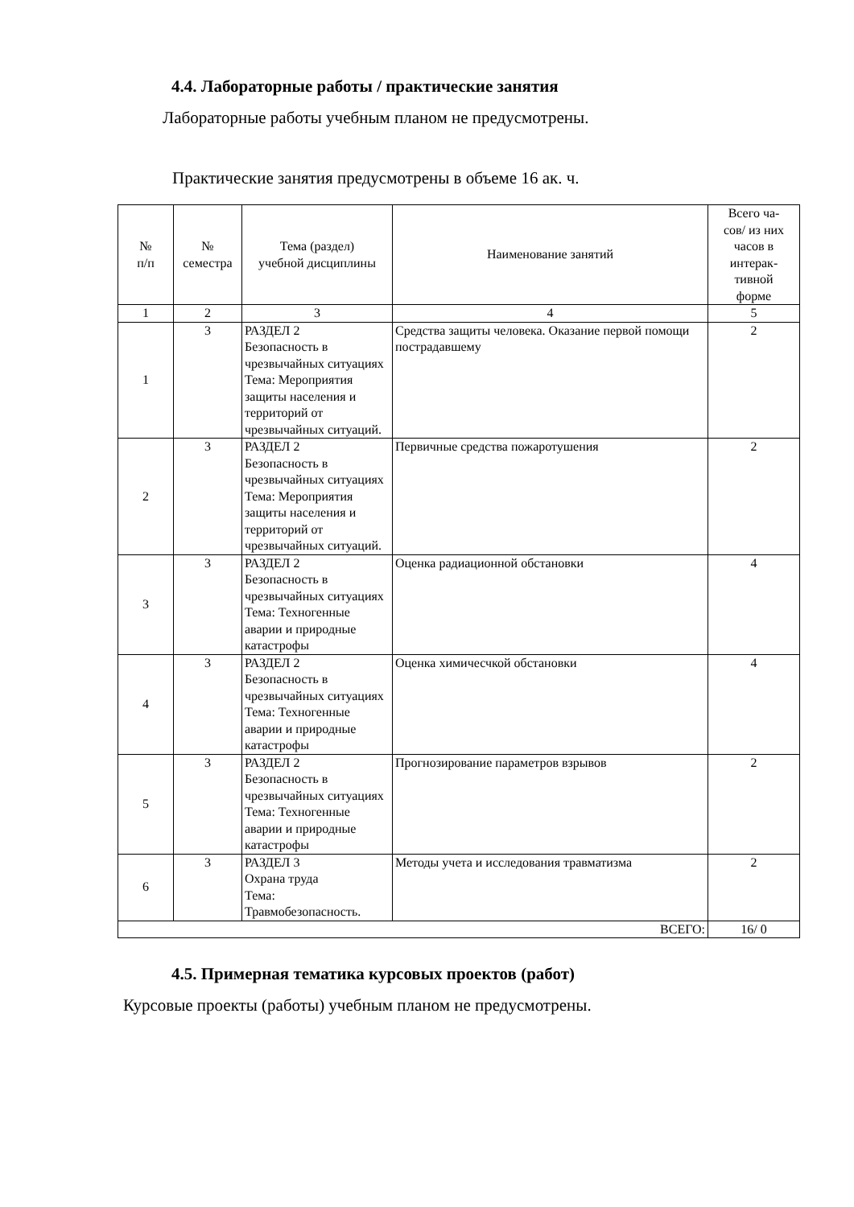4.4. Лабораторные работы / практические занятия
Лабораторные работы учебным планом не предусмотрены.
Практические занятия предусмотрены в объеме 16 ак. ч.
| № п/п | № семестра | Тема (раздел) учебной дисциплины | Наименование занятий | Всего ча- сов/ из них часов в интерак- тивной форме |
| --- | --- | --- | --- | --- |
| 1 | 2 | 3 | 4 | 5 |
| 1 | 3 | РАЗДЕЛ 2 Безопасность в чрезвычайных ситуациях Тема: Мероприятия защиты населения и территорий от чрезвычайных ситуаций. | Средства защиты человека. Оказание первой помощи пострадавшему | 2 |
| 2 | 3 | РАЗДЕЛ 2 Безопасность в чрезвычайных ситуациях Тема: Мероприятия защиты населения и территорий от чрезвычайных ситуаций. | Первичные средства пожаротушения | 2 |
| 3 | 3 | РАЗДЕЛ 2 Безопасность в чрезвычайных ситуациях Тема: Техногенные аварии и природные катастрофы | Оценка радиационной обстановки | 4 |
| 4 | 3 | РАЗДЕЛ 2 Безопасность в чрезвычайных ситуациях Тема: Техногенные аварии и природные катастрофы | Оценка химичесчкой обстановки | 4 |
| 5 | 3 | РАЗДЕЛ 2 Безопасность в чрезвычайных ситуациях Тема: Техногенные аварии и природные катастрофы | Прогнозирование параметров взрывов | 2 |
| 6 | 3 | РАЗДЕЛ 3 Охрана труда Тема: Травмобезопасность. | Методы учета и исследования травматизма | 2 |
| ВСЕГО: | | | | 16/ 0 |
4.5. Примерная тематика курсовых проектов (работ)
Курсовые проекты (работы) учебным планом не предусмотрены.